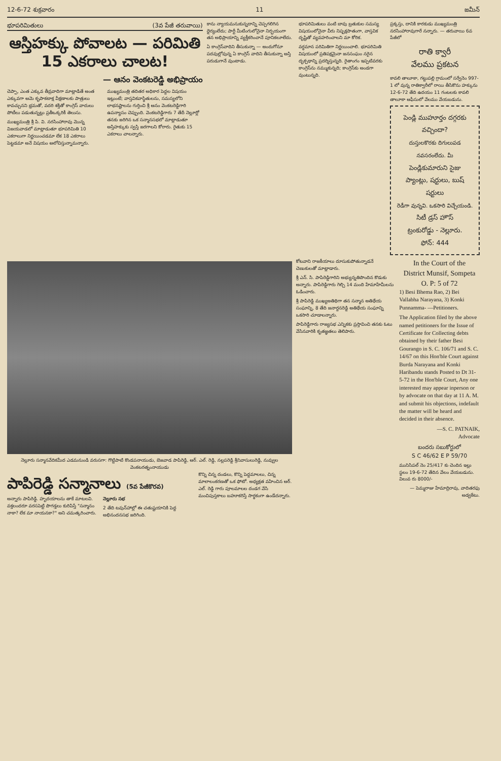12-6-72 శుక్రవారం 11 జమీన్
భూపరిమితులు (3వ పేజీ తరువాయి)
ఆస్తిహక్కు పోవాలట — పరిమితి 15 ఎకరాలు చాలట!
— ఆనం వెంకటరెడ్డి అభిప్రాయం
చెప్పా, ఎంత ఎక్కువ తీవ్రవాదిగా మాట్లాడితే అంత ఎక్కువగా ఆమె కృపాకటాక్ష వీక్షణాలకు పాత్రులు కావచ్చునని భ్రమతో, వదరి శక్తితో కాంగ్రెస్ వాదులు పోటీలు పడుతున్నట్లు ప్రతీఒక్కరికీ తెలుసు.
ముఖ్యమంత్రి శ్రీ పి. వి. నరసింహారావు మొన్న విజయవాడలో మాట్లాడుతూ భూపరిమితి 10 ఎకరాలుగా నిర్ణయించడమా లేక 18 ఎకరాలు పెట్టడమా అనే విషయం ఆలోచిస్తున్నామన్నారు.
ముఖ్యమంత్రి తదితర అధికార పెద్దల విషయం ఇట్లుంటే; వాస్తవికవాస్థితులను, సమస్యలోని లాభనష్టాలను గుర్తించి శ్రీ ఆనం వెంకటరెడ్డిగారి ఉపన్యాసం చెప్పుంది. వెంకటరెడ్డిగారు 7 తేదీ నెల్లూర్లో తనకు జరిగిన ఒక సన్మానసభలో మాట్లాడుతూ ఆస్తిహక్కుకు స్వస్తి జరగాలని కోరారు. రైతుకు 15 ఎకరాలు చాలన్నారు.
కాను న్యాయమనుకున్నదాన్ని చెప్పగలిగిన ధైర్యంలేదు; పార్టీ మీటింగులోనైనా నిర్భయంగా తన అభిప్రాయాన్ని వ్యక్తీకరించానే పూనికలూలేదు.
ఏ కాంగ్రెస్‌వాదిని తీసుకున్నా — అందుగోనూ పదవుల్లోవున్న ఏ కాంగ్రెస్ వాదిని తీసుకున్నా ఆస్తి పరుడుగానే వుంటాడు.
భూపరిమితులు వంటి బావు బ్రతుకుల సమస్య విషయంలోనైనా వీరు నిష్పక్షపాతంగా, వాస్తవిక దృష్టితో వ్యవహరించాలని మా కోరిక.
వర్ధమాన పరిమితిగా నిర్ణయించాలి. భూపరిమితి విషయంలో ప్రతిపక్షమైనా జనసంఘం నరైన దృక్పథాన్ని ప్రదర్శిస్తున్నది. రైతాంగం ఇప్పటివరకు కాంగ్రెస్‌ను నమ్ముకున్నది; కాంగ్రెస్‌కు అండగా వుంటున్నది.
ప్రక్కస్తు, దానికి కారకుడు ముఖ్యమంత్రి నరసింహారావుగారే నన్నారు. — తరువాయి 6వ పేజీలో
రాతి క్వారీ
వేలము ప్రకటన
కావలి తాలూకా, గట్టుపల్లి గ్రామంలో సర్వేనెం 997-1 లో వున్న రాతిక్వారీలో రాయి తీసికొను హక్కును 12-6-72 తేది ఉదయం 11 గంటలకు కావలి తాలూకా ఆఫీసులో వేలము వేయబడును.
పెండ్లి ముహూర్తం దగ్గరకు వచ్చిందా?
దుస్తులకొరకు దిగులుపడ నవసరంలేదు. మీ
పెండ్లికుమారుని సైజు
ప్యాంట్లు, షర్టులు, బుష్ షర్టులు
రెడీగా వున్నవి. ఒకసారి విచ్చేయండి.
సిటీ డ్రస్ హౌస్
ట్రంకురోడ్డు - నెల్లూరు.
ఫోన్: 444
నెల్లూరు సన్మానవేదికమీద ఎడమనుండి వరుసగా: గొట్టిపాటి కొండపనాయుడు, బెజవాడ పాపిరెడ్డి, ఆర్. ఎల్. రెడ్డి, నల్లపరెడ్డి శ్రీనివాసులురెడ్డి, నువ్వుల వెంకటరత్నంనాయుడు
పాపిరెడ్డి సన్మానాలు (5వ పేజీకొరవ)
అన్నారు పాపిరెడ్డి. హృదయాలను తాకే మాటలవి. వక్తలందరూ వరసపెట్టి పొగడ్తలు కురిపిస్తే "సన్మానం నాకా? లేక మా నాయనకా?" అని చమత్కరించారు.
నెల్లూరు సభ
2 తేది టవున్‌హాల్లో ఈ చతుష్టయానికి పెద్ద అభినందనసభ జరిగింది.
కొన్ని చిన్న దండలు, కొన్ని పెద్దమాలలు, చిన్న మాలాలంకరణతో ఒక ఫోటో. అధ్యక్షత వహించిన ఆర్. ఎల్. రెడ్డి గారు పూలమాలల దండగ వేసి మంచిపుస్తకాలు బహూకరిస్తే సార్థకంగా ఉండేదన్నారు.
కోటవాని రాజకీయాలు దూసుకుపోతున్నాడనే చెణుకులతో మాట్లాడారు.
శ్రీ ఎన్. సి. పాపిరెడ్డిగారిని అభ్యున్నతిపొందిన కొడుకు అన్నారు. పాపిరెడ్డిగారు గెల్చి 14 మంది హేమాహేమీలను ఓడించారు.
శ్రీ పాపిరెడ్డి ముఖ్యఅతిథిగా తన సన్మాన అతిథేయ సంఘాన్ని, 8 తేది జనార్దనరెడ్డి అతిథేయ సంఘాన్ని ఒకసారి చూడాలన్నారు.
పాపిరెడ్డిగారు రాజ్యసభ ఎన్నికకు ప్రస్తావించి తనకు ఓటు వేసినవారికి కృతజ్ఞతలు తెలిపారు.
In the Court of the
District Munsif, Sompeta
O. P: 5 of 72
1) Besi Bhema Rao, 2) Bei Vallabha Narayana, 3) Konki Punnamma- —Petitioners.
The Application filed by the above named petitioners for the Issue of Certificate for Collecting debts obtained by their father Besi Gourango in S. C. 106/71 and S. C. 14/67 on this Hon'ble Court against Burda Narayana and Konki Haribandu stands Posted to Dt 31-5-72 in the Hon'ble Court, Any one interested may appear inperson or by advocate on that day at 11 A. M. and submit his objections, indefault the matter will be heard and decided in their absence.
—S. C. PATNAIK,
Advocate
బందరు సబుకోర్టులో
S C 46/62 E P 59/70
మునిసిపల్ నెం 25/417 కు చెందిన ఇల్లు స్థలం 19-6-72 తేదిన వేలం వేయబడును. విలువ రు 8000/-
— పెమ్మరాజు హేమాద్రిరావు, వాదితరఫు అడ్వకేటు.